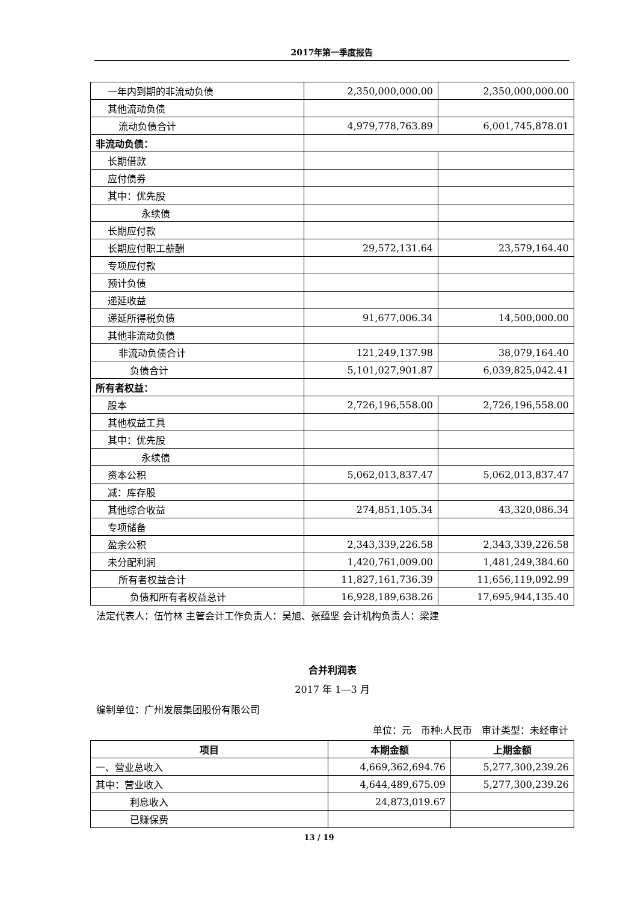2017年第一季度报告
| 一年内到期的非流动负债 | 2,350,000,000.00 | 2,350,000,000.00 |
| 其他流动负债 | | |
| 流动负债合计 | 4,979,778,763.89 | 6,001,745,878.01 |
| 非流动负债： | | |
| 长期借款 | | |
| 应付债券 | | |
| 其中：优先股 | | |
| 永续债 | | |
| 长期应付款 | | |
| 长期应付职工薪酬 | 29,572,131.64 | 23,579,164.40 |
| 专项应付款 | | |
| 预计负债 | | |
| 递延收益 | | |
| 递延所得税负债 | 91,677,006.34 | 14,500,000.00 |
| 其他非流动负债 | | |
| 非流动负债合计 | 121,249,137.98 | 38,079,164.40 |
| 负债合计 | 5,101,027,901.87 | 6,039,825,042.41 |
| 所有者权益： | | |
| 股本 | 2,726,196,558.00 | 2,726,196,558.00 |
| 其他权益工具 | | |
| 其中：优先股 | | |
| 永续债 | | |
| 资本公积 | 5,062,013,837.47 | 5,062,013,837.47 |
| 减：库存股 | | |
| 其他综合收益 | 274,851,105.34 | 43,320,086.34 |
| 专项储备 | | |
| 盈余公积 | 2,343,339,226.58 | 2,343,339,226.58 |
| 未分配利润 | 1,420,761,009.00 | 1,481,249,384.60 |
| 所有者权益合计 | 11,827,161,736.39 | 11,656,119,092.99 |
| 负债和所有者权益总计 | 16,928,189,638.26 | 17,695,944,135.40 |
法定代表人：伍竹林 主管会计工作负责人：吴旭、张蕴坚 会计机构负责人：梁建
合并利润表
2017 年 1—3 月
编制单位：广州发展集团股份有限公司
单位：元　币种:人民币　审计类型：未经审计
| 项目 | 本期金额 | 上期金额 |
| --- | --- | --- |
| 一、营业总收入 | 4,669,362,694.76 | 5,277,300,239.26 |
| 其中：营业收入 | 4,644,489,675.09 | 5,277,300,239.26 |
| 利息收入 | 24,873,019.67 | |
| 已赚保费 | | |
13 / 19